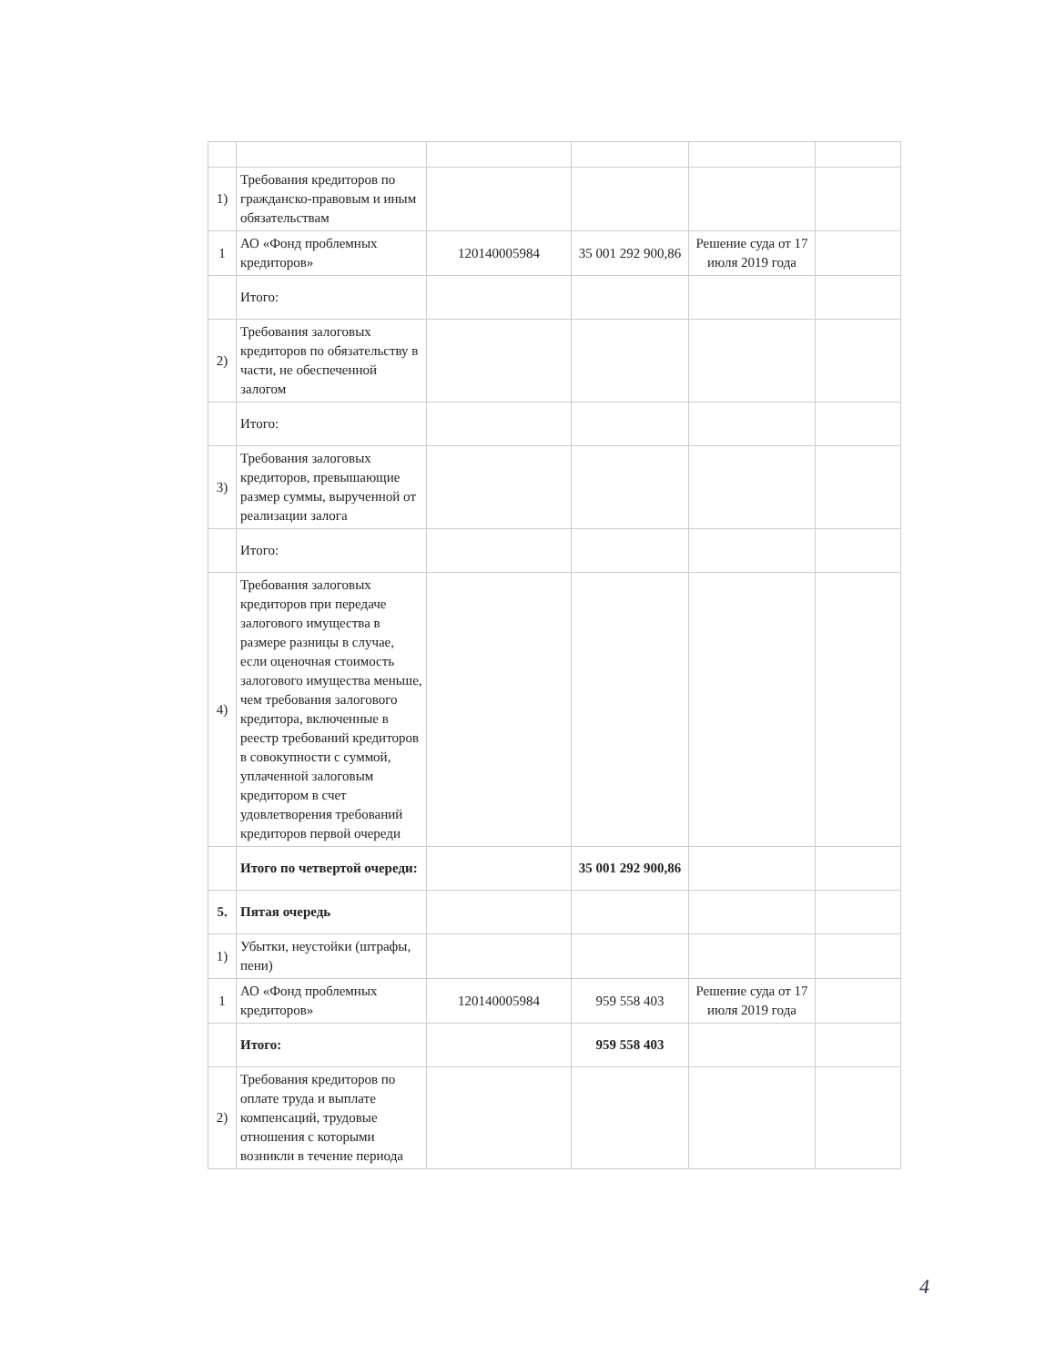| 1) | Требования кредиторов по гражданско-правовым и иным обязательствам | | | | |
| 1 | АО «Фонд проблемных кредиторов» | 120140005984 | 35 001 292 900,86 | Решение суда от 17 июля 2019 года | |
| | Итого: | | | | |
| 2) | Требования залоговых кредиторов по обязательству в части, не обеспеченной залогом | | | | |
| | Итого: | | | | |
| 3) | Требования залоговых кредиторов, превышающие размер суммы, вырученной от реализации залога | | | | |
| | Итого: | | | | |
| 4) | Требования залоговых кредиторов при передаче залогового имущества в размере разницы в случае, если оценочная стоимость залогового имущества меньше, чем требования залогового кредитора, включенные в реестр требований кредиторов в совокупности с суммой, уплаченной залоговым кредитором в счет удовлетворения требований кредиторов первой очереди | | | | |
| | Итого по четвертой очереди: | | 35 001 292 900,86 | | |
| 5. | Пятая очередь | | | | |
| 1) | Убытки, неустойки (штрафы, пени) | | | | |
| 1 | АО «Фонд проблемных кредиторов» | 120140005984 | 959 558 403 | Решение суда от 17 июля 2019 года | |
| | Итого: | | 959 558 403 | | |
| 2) | Требования кредиторов по оплате труда и выплате компенсаций, трудовые отношения с которыми возникли в течение периода | | | | |
4